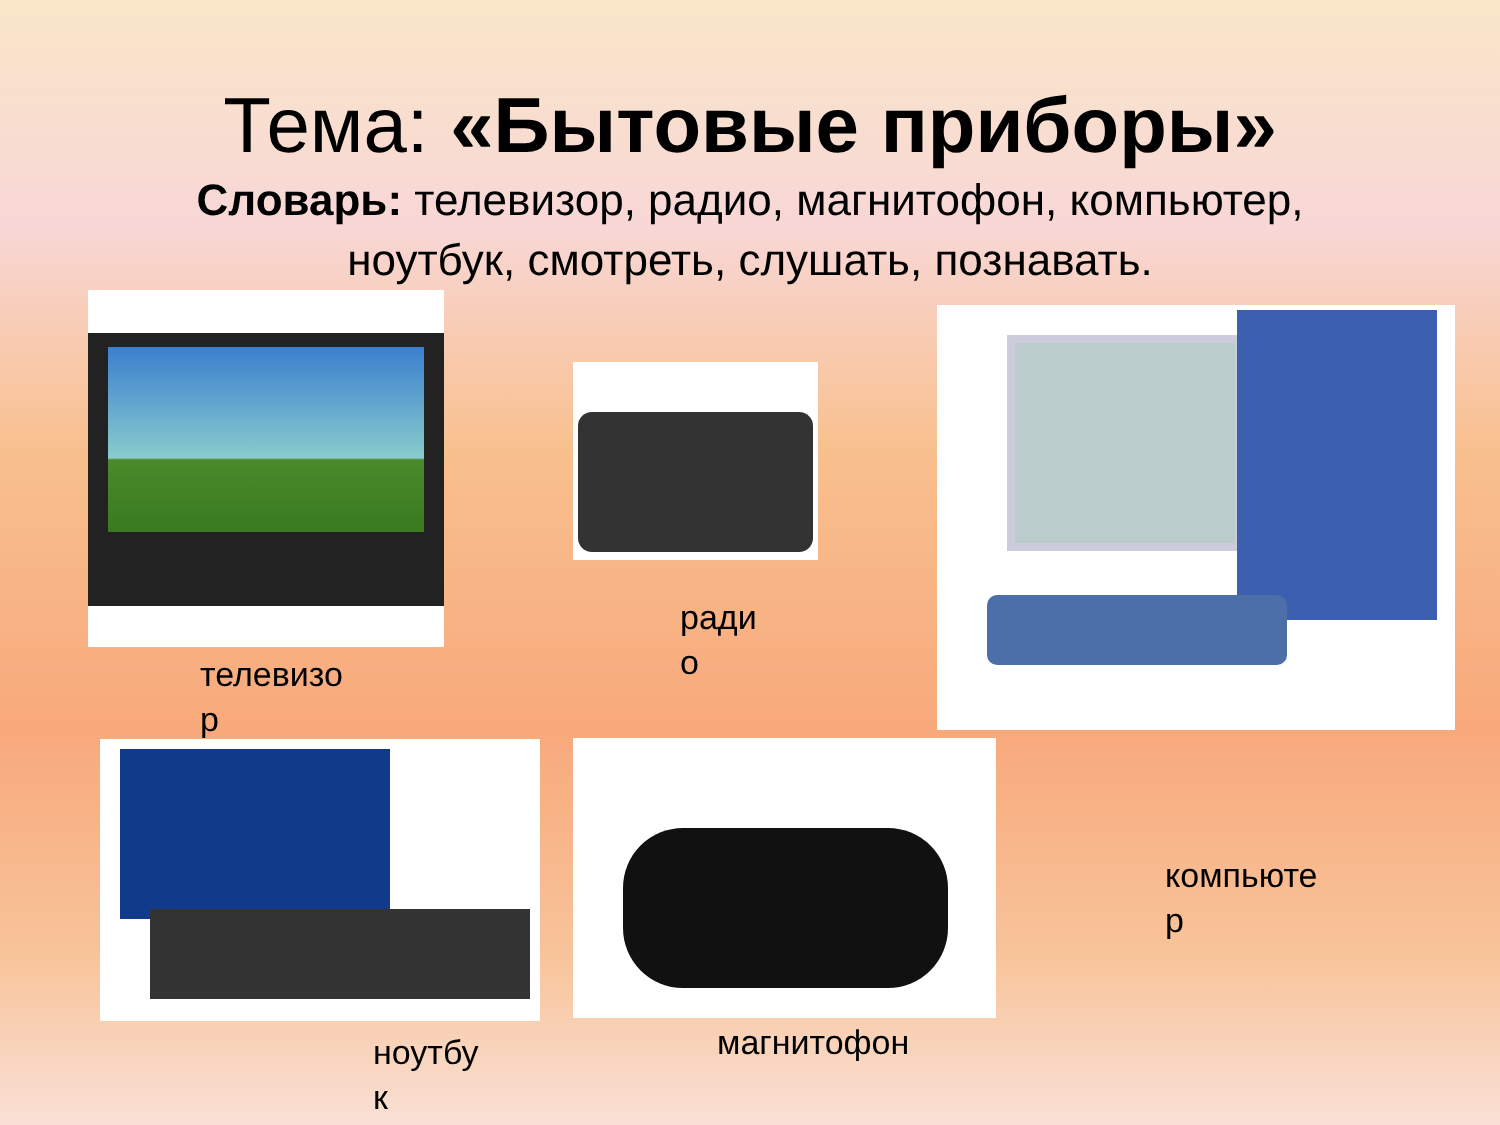Тема: «Бытовые приборы»
Словарь: телевизор, радио, магнитофон, компьютер, ноутбук, смотреть, слушать, познавать.
телевизо
р
ради
о
компьюте
р
ноутбу
к
магнитофон